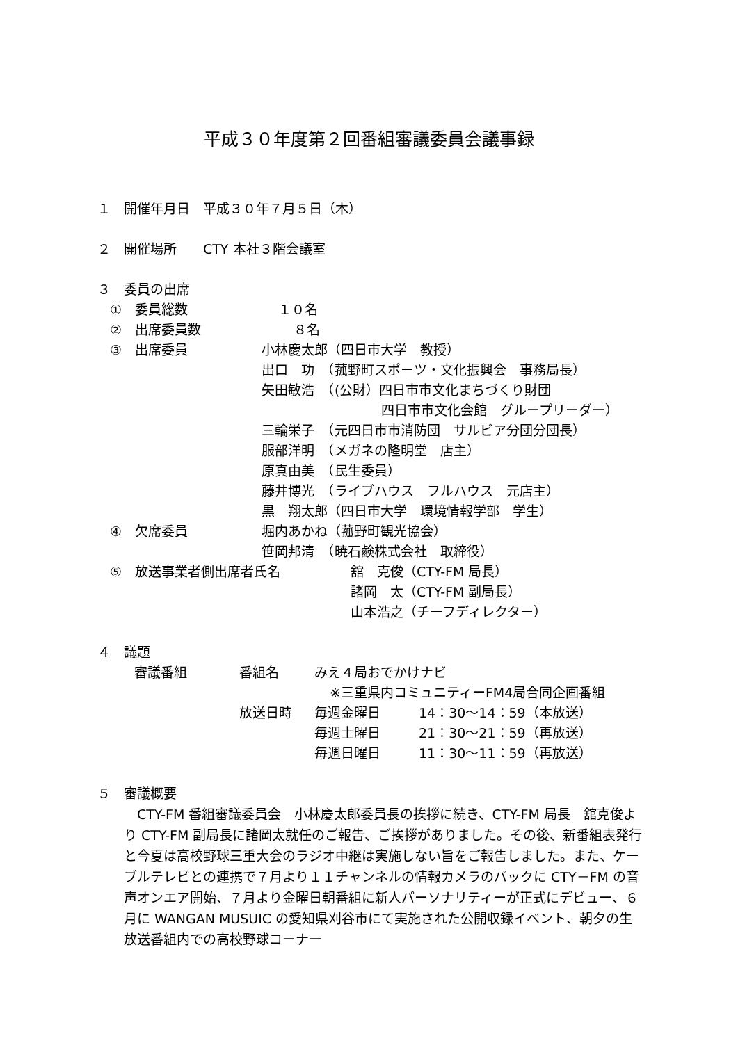平成３０年度第２回番組審議委員会議事録
１　開催年月日　平成３０年７月５日（木）
２　開催場所　　CTY 本社３階会議室 ３　委員の出席 ①　委員総数 １０名
②　出席委員数 ８名
③　出席委員 小林慶太郎（四日市大学　教授）
出口　功　（菰野町スポーツ・文化振興会　事務局長）
矢田敏浩　（(公財）四日市市文化まちづくり財団
四日市市文化会館　グループリーダー）
三輪栄子　（元四日市市消防団　サルビア分団分団長）
服部洋明　（メガネの隆明堂　店主） 原真由美　（民生委員）
藤井博光　（ライブハウス　フルハウス　元店主）
黒　翔太郎（四日市大学　環境情報学部　学生）
④　欠席委員 堀内あかね（菰野町観光協会） 笹岡邦清　（暁石鹸株式会社　取締役）
⑤　放送事業者側出席者氏名 舘　克俊（CTY-FM 局長） 諸岡　太（CTY-FM 副局長） 山本浩之（チーフディレクター）
４　議題 審議番組 番組名 みえ４局おでかけナビ
※三重県内コミュニティーFM4局合同企画番組
放送日時 毎週金曜日 14：30～14：59（本放送）
毎週土曜日 21：30～21：59（再放送）
毎週日曜日 11：30～11：59（再放送）
５　審議概要
　CTY-FM 番組審議委員会　小林慶太郎委員長の挨拶に続き、CTY-FM 局長　舘克俊より CTY-FM 副局長に諸岡太就任のご報告、ご挨拶がありました。その後、新番組表発行と今夏は高校野球三重大会のラジオ中継は実施しない旨をご報告しました。また、ケーブルテレビとの連携で７月より１１チャンネルの情報カメラのバックに CTY－FM の音声オンエア開始、７月より金曜日朝番組に新人パーソナリティーが正式にデビュー、６月に WANGAN MUSUIC の愛知県刈谷市にて実施された公開収録イベント、朝夕の生放送番組内での高校野球コーナー